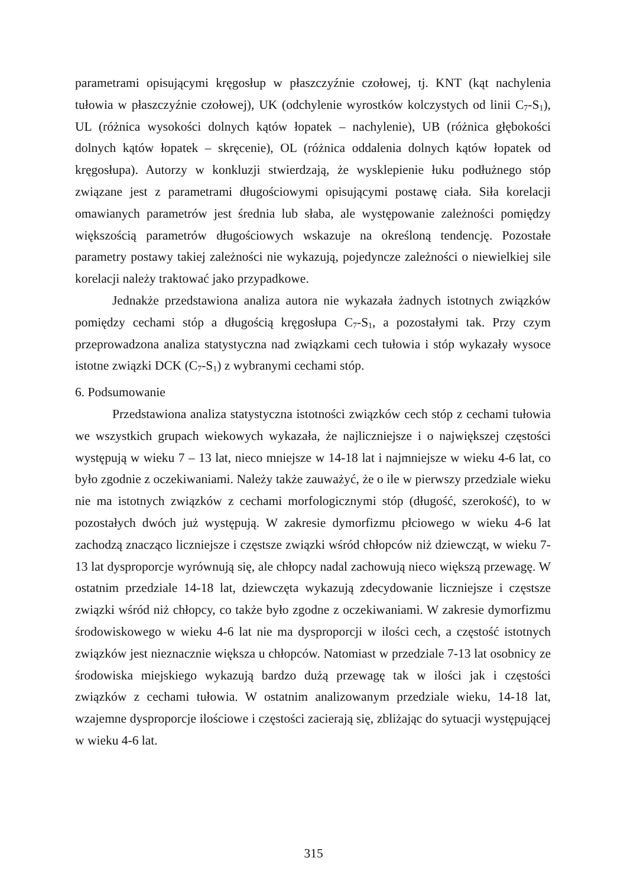parametrami opisującymi kręgosłup w płaszczyźnie czołowej, tj. KNT (kąt nachylenia tułowia w płaszczyźnie czołowej), UK (odchylenie wyrostków kolczystych od linii C<sub>7</sub>-S<sub>1</sub>), UL (różnica wysokości dolnych kątów łopatek – nachylenie), UB (różnica głębokości dolnych kątów łopatek – skręcenie), OL (różnica oddalenia dolnych kątów łopatek od kręgosłupa). Autorzy w konkluzji stwierdzają, że wysklepienie łuku podłużnego stóp związane jest z parametrami długościowymi opisującymi postawę ciała. Siła korelacji omawianych parametrów jest średnia lub słaba, ale występowanie zależności pomiędzy większością parametrów długościowych wskazuje na określoną tendencję. Pozostałe parametry postawy takiej zależności nie wykazują, pojedyncze zależności o niewielkiej sile korelacji należy traktować jako przypadkowe.
Jednakże przedstawiona analiza autora nie wykazała żadnych istotnych związków pomiędzy cechami stóp a długością kręgosłupa C<sub>7</sub>-S<sub>1</sub>, a pozostałymi tak. Przy czym przeprowadzona analiza statystyczna nad związkami cech tułowia i stóp wykazały wysoce istotne związki DCK (C<sub>7</sub>-S<sub>1</sub>) z wybranymi cechami stóp.
6. Podsumowanie
Przedstawiona analiza statystyczna istotności związków cech stóp z cechami tułowia we wszystkich grupach wiekowych wykazała, że najliczniejsze i o największej częstości występują w wieku 7 – 13 lat, nieco mniejsze w 14-18 lat i najmniejsze w wieku 4-6 lat, co było zgodnie z oczekiwaniami. Należy także zauważyć, że o ile w pierwszy przedziale wieku nie ma istotnych związków z cechami morfologicznymi stóp (długość, szerokość), to w pozostałych dwóch już występują. W zakresie dymorfizmu płciowego w wieku 4-6 lat zachodzą znacząco liczniejsze i częstsze związki wśród chłopców niż dziewcząt, w wieku 7-13 lat dysproporcje wyrównują się, ale chłopcy nadal zachowują nieco większą przewagę. W ostatnim przedziale 14-18 lat, dziewczęta wykazują zdecydowanie liczniejsze i częstsze związki wśród niż chłopcy, co także było zgodne z oczekiwaniami. W zakresie dymorfizmu środowiskowego w wieku 4-6 lat nie ma dysproporcji w ilości cech, a częstość istotnych związków jest nieznacznie większa u chłopców. Natomiast w przedziale 7-13 lat osobnicy ze środowiska miejskiego wykazują bardzo dużą przewagę tak w ilości jak i częstości związków z cechami tułowia. W ostatnim analizowanym przedziale wieku, 14-18 lat, wzajemne dysproporcje ilościowe i częstości zacierają się, zbliżając do sytuacji występującej w wieku 4-6 lat.
315